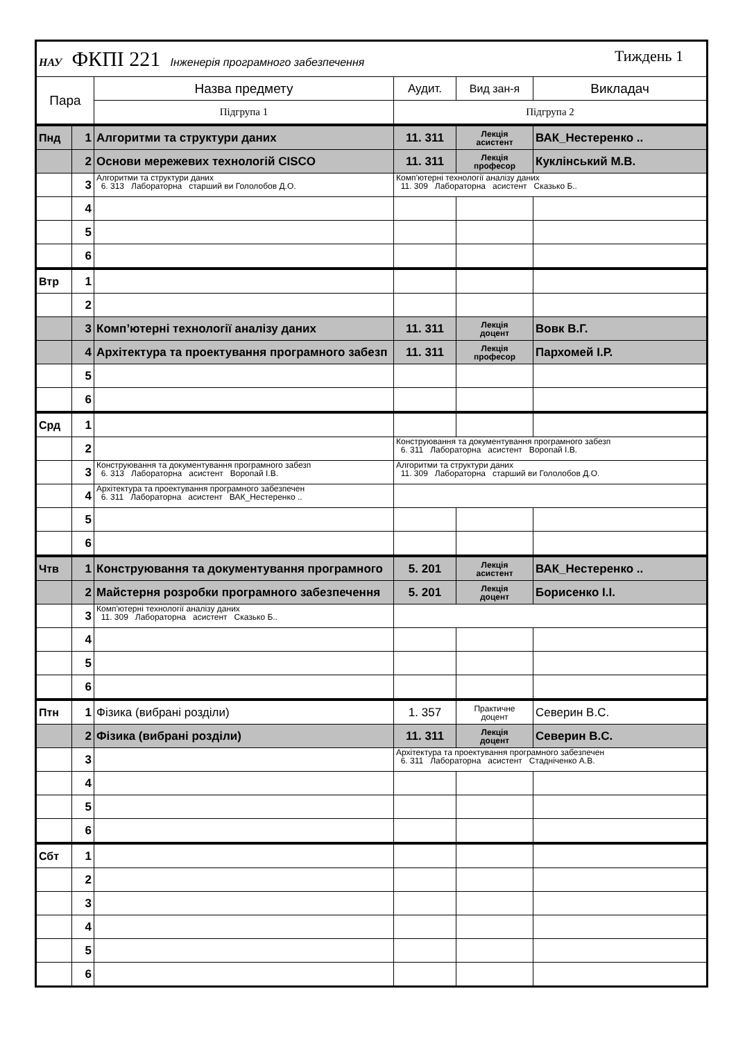| НАУ ФКПІ 221 Інженерія програмного забезпечення Тиждень 1 | | | | | |
| Пара | | Назва предмету | Аудит. | Вид зан-я | Викладач |
| | | Підгрупа 1 | Підгрупа 2 | | |
| Пнд | 1 | Алгоритми та структури даних | 11. 311 | Лекція асистент | ВАК_Нестеренко .. |
| | 2 | Основи мережевих технологій CISCO | 11. 311 | Лекція професор | Куклінський М.В. |
| | 3 | Алгоритми та структури даних 6. 313 Лабораторна старший ви Гололобов Д.О. | Комп’ютерні технології аналізу даних 11. 309 Лабораторна асистент Сказько Б.. | | |
| | 4 | | | | |
| | 5 | | | | |
| | 6 | | | | |
| Втр | 1 | | | | |
| | 2 | | | | |
| | 3 | Комп’ютерні технології аналізу даних | 11. 311 | Лекція доцент | Вовк В.Г. |
| | 4 | Архітектура та проектування програмного забезп | 11. 311 | Лекція професор | Пархомей І.Р. |
| | 5 | | | | |
| | 6 | | | | |
| Срд | 1 | | | | |
| | 2 | | Конструювання та документування програмного забезп 6. 311 Лабораторна асистент Воропай І.В. | | |
| | 3 | Конструювання та документування програмного забезп 6. 313 Лабораторна асистент Воропай І.В. | Алгоритми та структури даних 11. 309 Лабораторна старший ви Гололобов Д.О. | | |
| | 4 | Архітектура та проектування програмного забезпечен 6. 311 Лабораторна асистент ВАК_Нестеренко .. | | | |
| | 5 | | | | |
| | 6 | | | | |
| Чтв | 1 | Конструювання та документування програмного | 5. 201 | Лекція асистент | ВАК_Нестеренко .. |
| | 2 | Майстерня розробки програмного забезпечення | 5. 201 | Лекція доцент | Борисенко І.І. |
| | 3 | Комп’ютерні технології аналізу даних 11. 309 Лабораторна асистент Сказько Б.. | | | |
| | 4 | | | | |
| | 5 | | | | |
| | 6 | | | | |
| Птн | 1 | Фізика (вибрані розділи) | 1. 357 | Практичне доцент | Северин В.С. |
| | 2 | Фізика (вибрані розділи) | 11. 311 | Лекція доцент | Северин В.С. |
| | 3 | | Архітектура та проектування програмного забезпечен 6. 311 Лабораторна асистент Стадніченко А.В. | | |
| | 4 | | | | |
| | 5 | | | | |
| | 6 | | | | |
| Сбт | 1 | | | | |
| | 2 | | | | |
| | 3 | | | | |
| | 4 | | | | |
| | 5 | | | | |
| | 6 | | | | |